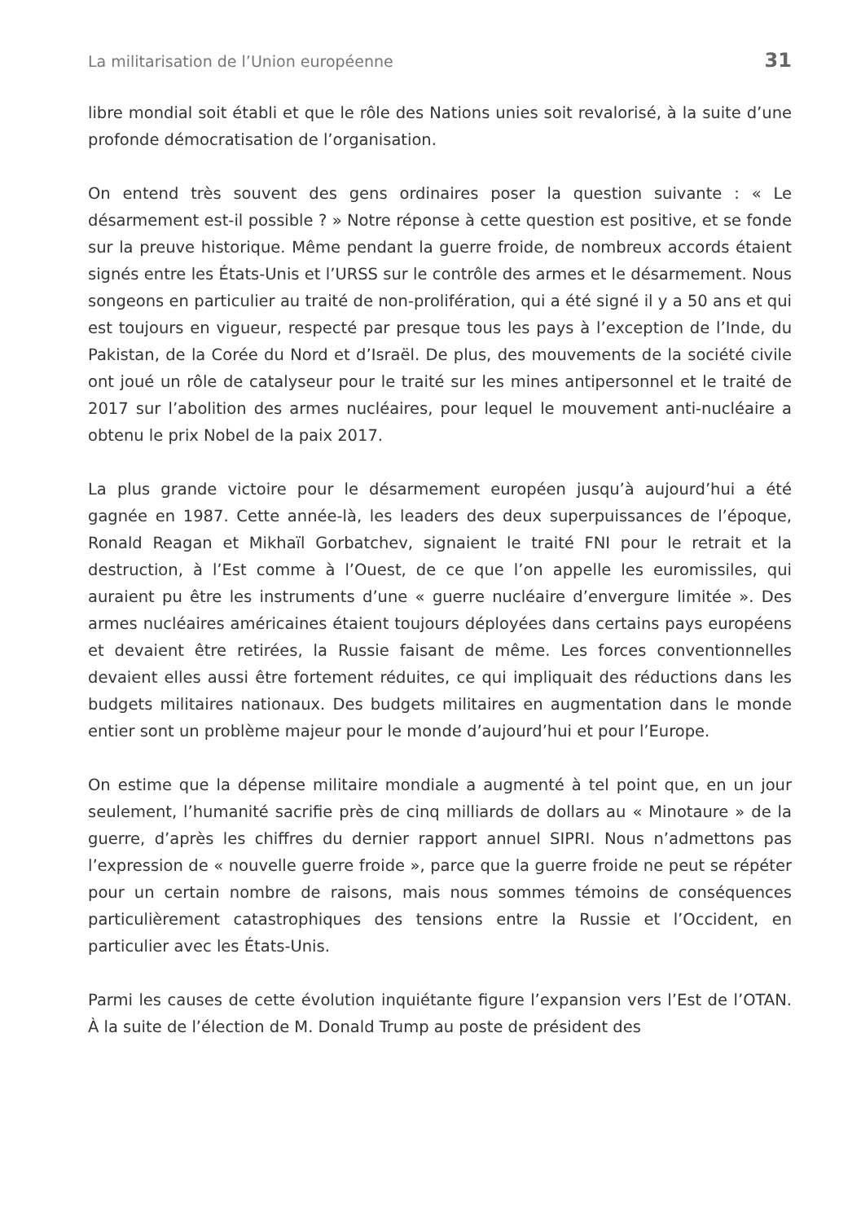La militarisation de l’Union européenne 31
libre mondial soit établi et que le rôle des Nations unies soit revalorisé, à la suite d’une profonde démocratisation de l’organisation.
On entend très souvent des gens ordinaires poser la question suivante : « Le désarmement est-il possible ? » Notre réponse à cette question est positive, et se fonde sur la preuve historique. Même pendant la guerre froide, de nombreux accords étaient signés entre les États-Unis et l’URSS sur le contrôle des armes et le désarmement. Nous songeons en particulier au traité de non-prolifération, qui a été signé il y a 50 ans et qui est toujours en vigueur, respecté par presque tous les pays à l’exception de l’Inde, du Pakistan, de la Corée du Nord et d’Israël. De plus, des mouvements de la société civile ont joué un rôle de catalyseur pour le traité sur les mines antipersonnel et le traité de 2017 sur l’abolition des armes nucléaires, pour lequel le mouvement anti-nucléaire a obtenu le prix Nobel de la paix 2017.
La plus grande victoire pour le désarmement européen jusqu’à aujourd’hui a été gagnée en 1987. Cette année-là, les leaders des deux superpuissances de l’époque, Ronald Reagan et Mikhaïl Gorbatchev, signaient le traité FNI pour le retrait et la destruction, à l’Est comme à l’Ouest, de ce que l’on appelle les euromissiles, qui auraient pu être les instruments d’une « guerre nucléaire d’envergure limitée ». Des armes nucléaires américaines étaient toujours déployées dans certains pays européens et devaient être retirées, la Russie faisant de même. Les forces conventionnelles devaient elles aussi être fortement réduites, ce qui impliquait des réductions dans les budgets militaires nationaux. Des budgets militaires en augmentation dans le monde entier sont un problème majeur pour le monde d’aujourd’hui et pour l’Europe.
On estime que la dépense militaire mondiale a augmenté à tel point que, en un jour seulement, l’humanité sacrifie près de cinq milliards de dollars au « Minotaure » de la guerre, d’après les chiffres du dernier rapport annuel SIPRI. Nous n’admettons pas l’expression de « nouvelle guerre froide », parce que la guerre froide ne peut se répéter pour un certain nombre de raisons, mais nous sommes témoins de conséquences particulièrement catastrophiques des tensions entre la Russie et l’Occident, en particulier avec les États-Unis.
Parmi les causes de cette évolution inquiétante figure l’expansion vers l’Est de l’OTAN. À la suite de l’élection de M. Donald Trump au poste de président des